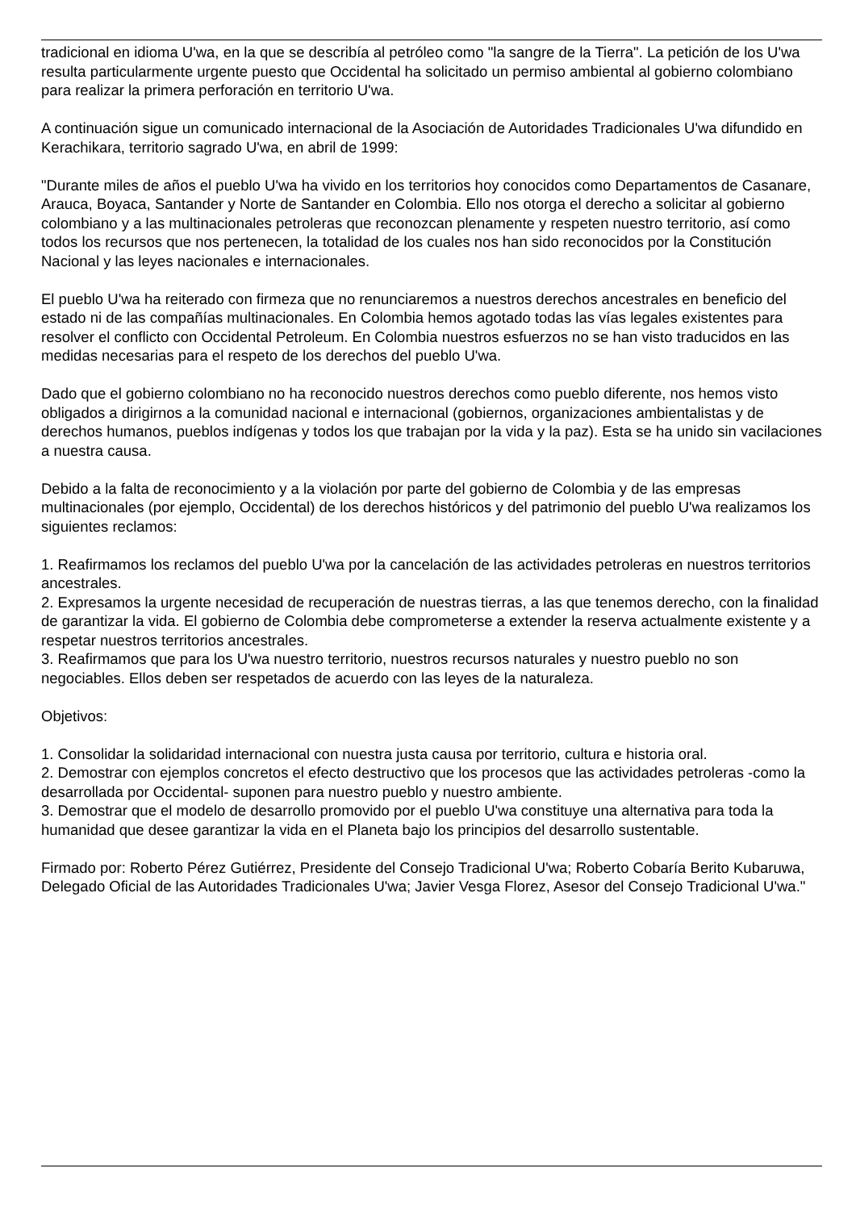tradicional en idioma U'wa, en la que se describía al petróleo como "la sangre de la Tierra". La petición de los U'wa resulta particularmente urgente puesto que Occidental ha solicitado un permiso ambiental al gobierno colombiano para realizar la primera perforación en territorio U'wa.
A continuación sigue un comunicado internacional de la Asociación de Autoridades Tradicionales U'wa difundido en Kerachikara, territorio sagrado U'wa, en abril de 1999:
"Durante miles de años el pueblo U'wa ha vivido en los territorios hoy conocidos como Departamentos de Casanare, Arauca, Boyaca, Santander y Norte de Santander en Colombia. Ello nos otorga el derecho a solicitar al gobierno colombiano y a las multinacionales petroleras que reconozcan plenamente y respeten nuestro territorio, así como todos los recursos que nos pertenecen, la totalidad de los cuales nos han sido reconocidos por la Constitución Nacional y las leyes nacionales e internacionales.
El pueblo U'wa ha reiterado con firmeza que no renunciaremos a nuestros derechos ancestrales en beneficio del estado ni de las compañías multinacionales. En Colombia hemos agotado todas las vías legales existentes para resolver el conflicto con Occidental Petroleum. En Colombia nuestros esfuerzos no se han visto traducidos en las medidas necesarias para el respeto de los derechos del pueblo U'wa.
Dado que el gobierno colombiano no ha reconocido nuestros derechos como pueblo diferente, nos hemos visto obligados a dirigirnos a la comunidad nacional e internacional (gobiernos, organizaciones ambientalistas y de derechos humanos, pueblos indígenas y todos los que trabajan por la vida y la paz). Esta se ha unido sin vacilaciones a nuestra causa.
Debido a la falta de reconocimiento y a la violación por parte del gobierno de Colombia y de las empresas multinacionales (por ejemplo, Occidental) de los derechos históricos y del patrimonio del pueblo U'wa realizamos los siguientes reclamos:
1. Reafirmamos los reclamos del pueblo U'wa por la cancelación de las actividades petroleras en nuestros territorios ancestrales.
2. Expresamos la urgente necesidad de recuperación de nuestras tierras, a las que tenemos derecho, con la finalidad de garantizar la vida. El gobierno de Colombia debe comprometerse a extender la reserva actualmente existente y a respetar nuestros territorios ancestrales.
3. Reafirmamos que para los U'wa nuestro territorio, nuestros recursos naturales y nuestro pueblo no son negociables. Ellos deben ser respetados de acuerdo con las leyes de la naturaleza.
Objetivos:
1. Consolidar la solidaridad internacional con nuestra justa causa por territorio, cultura e historia oral.
2. Demostrar con ejemplos concretos el efecto destructivo que los procesos que las actividades petroleras -como la desarrollada por Occidental- suponen para nuestro pueblo y nuestro ambiente.
3. Demostrar que el modelo de desarrollo promovido por el pueblo U'wa constituye una alternativa para toda la humanidad que desee garantizar la vida en el Planeta bajo los principios del desarrollo sustentable.
Firmado por: Roberto Pérez Gutiérrez, Presidente del Consejo Tradicional U'wa; Roberto Cobaría Berito Kubaruwa, Delegado Oficial de las Autoridades Tradicionales U'wa; Javier Vesga Florez, Asesor del Consejo Tradicional U'wa."